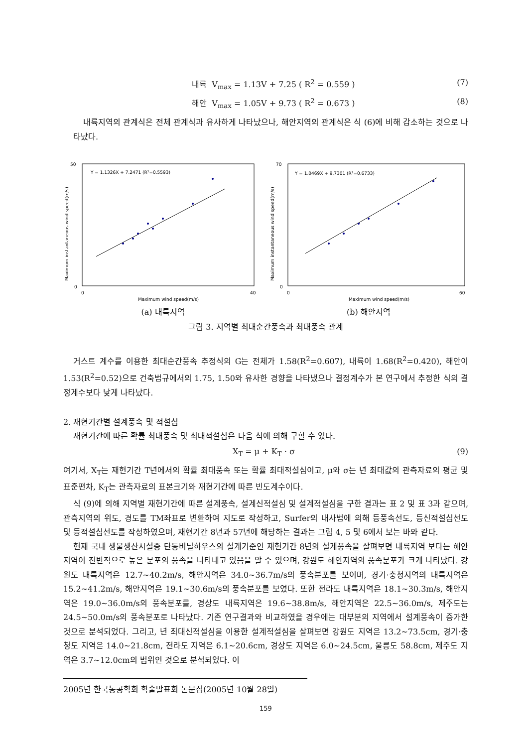내륙 V<sub>max</sub> = 1.13V + 7.25 ( R<sup>2</sup> = 0.559 ) (7)
해안 V<sub>max</sub> = 1.05V + 9.73 ( R<sup>2</sup> = 0.673 ) (8)
내륙지역의 관계식은 전체 관계식과 유사하게 나타났으나, 해안지역의 관계식은 식 (6)에 비해 감소하는 것으로 나타났다.
Y = 1.1326X + 7.2471 (R²=0.5593)
50
0
0
40
Maximum wind speed(m/s)
Maximum instantaneous wind speed(m/s)
(a) 내륙지역
Y = 1.0469X + 9.7301 (R²=0.6733)
70
0
0
60
Maximum wind speed(m/s)
Maximum instantaneous wind speed(m/s)
(b) 해안지역
그림 3. 지역별 최대순간풍속과 최대풍속 관계
거스트 계수를 이용한 최대순간풍속 추정식의 G는 전체가 1.58(R<sup>2</sup>=0.607), 내륙이 1.68(R<sup>2</sup>=0.420), 해안이 1.53(R<sup>2</sup>=0.52)으로 건축법규에서의 1.75, 1.50와 유사한 경향을 나타냈으나 결정계수가 본 연구에서 추정한 식의 결정계수보다 낮게 나타났다.
2. 재현기간별 설계풍속 및 적설심
재현기간에 따른 확률 최대풍속 및 최대적설심은 다음 식에 의해 구할 수 있다.
X<sub>T</sub> = μ + K<sub>T</sub> · σ (9)
여기서, X<sub>T</sub>는 재현기간 T년에서의 확률 최대풍속 또는 확률 최대적설심이고, μ와 σ는 년 최대값의 관측자료의 평균 및 표준편차, K<sub>T</sub>는 관측자료의 표본크기와 재현기간에 따른 빈도계수이다.
식 (9)에 의해 지역별 재현기간에 따른 설계풍속, 설계신적설심 및 설계적설심을 구한 결과는 표 2 및 표 3과 같으며, 관측지역의 위도, 경도를 TM좌표로 변환하여 지도로 작성하고, Surfer의 내사법에 의해 등풍속선도, 등신적설심선도 및 등적설심선도를 작성하였으며, 재현기간 8년과 57년에 해당하는 결과는 그림 4, 5 및 6에서 보는 바와 같다.
현재 국내 생물생산시설중 단동비닐하우스의 설계기준인 재현기간 8년의 설계풍속을 살펴보면 내륙지역 보다는 해안지역이 전반적으로 높은 분포의 풍속을 나타내고 있음을 알 수 있으며, 강원도 해안지역의 풍속분포가 크게 나타났다. 강원도 내륙지역은 12.7~40.2m/s, 해안지역은 34.0~36.7m/s의 풍속분포를 보이며, 경기·충청지역의 내륙지역은 15.2~41.2m/s, 해안지역은 19.1~30.6m/s의 풍속분포를 보였다. 또한 전라도 내륙지역은 18.1~30.3m/s, 해안지역은 19.0~36.0m/s의 풍속분포를, 경상도 내륙지역은 19.6~38.8m/s, 해안지역은 22.5~36.0m/s, 제주도는 24.5~50.0m/s의 풍속분포로 나타났다. 기존 연구결과와 비교하였을 경우에는 대부분의 지역에서 설계풍속이 증가한 것으로 분석되었다. 그리고, 년 최대신적설심을 이용한 설계적설심을 살펴보면 강원도 지역은 13.2~73.5cm, 경기·충청도 지역은 14.0~21.8cm, 전라도 지역은 6.1~20.6cm, 경상도 지역은 6.0~24.5cm, 울릉도 58.8cm, 제주도 지역은 3.7~12.0cm의 범위인 것으로 분석되었다. 이
2005년 한국농공학회 학술발표회 논문집(2005년 10월 28일)
159